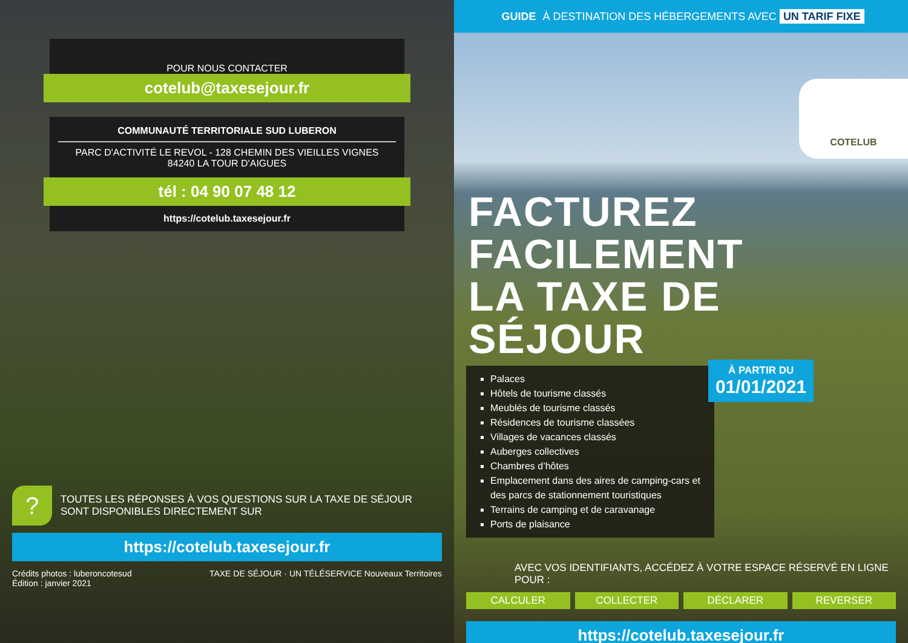POUR NOUS CONTACTER
cotelub@taxesejour.fr
COMMUNAUTÉ TERRITORIALE SUD LUBERON
PARC D'ACTIVITÉ LE REVOL - 128 CHEMIN DES VIEILLES VIGNES
84240 LA TOUR D'AIGUES
tél : 04 90 07 48 12
https://cotelub.taxesejour.fr
?
TOUTES LES RÉPONSES À VOS QUESTIONS SUR LA TAXE DE SÉJOUR
SONT DISPONIBLES DIRECTEMENT SUR
https://cotelub.taxesejour.fr
Crédits photos : luberoncotesud
Édition : janvier 2021
TAXE DE SÉJOUR · UN TÉLÉSERVICE Nouveaux Territoires
GUIDE À DESTINATION DES HÉBERGEMENTS AVEC UN TARIF FIXE
COTELUB
FACTUREZ
FACILEMENT
LA TAXE DE SÉJOUR
Palaces
Hôtels de tourisme classés
Meublés de tourisme classés
Résidences de tourisme classées
Villages de vacances classés
Auberges collectives
Chambres d’hôtes
Emplacement dans des aires de camping-cars et des parcs de stationnement touristiques
Terrains de camping et de caravanage
Ports de plaisance
À PARTIR DU
01/01/2021
AVEC VOS IDENTIFIANTS, ACCÉDEZ À VOTRE ESPACE RÉSERVÉ EN LIGNE POUR :
CALCULER COLLECTER DÉCLARER REVERSER
https://cotelub.taxesejour.fr